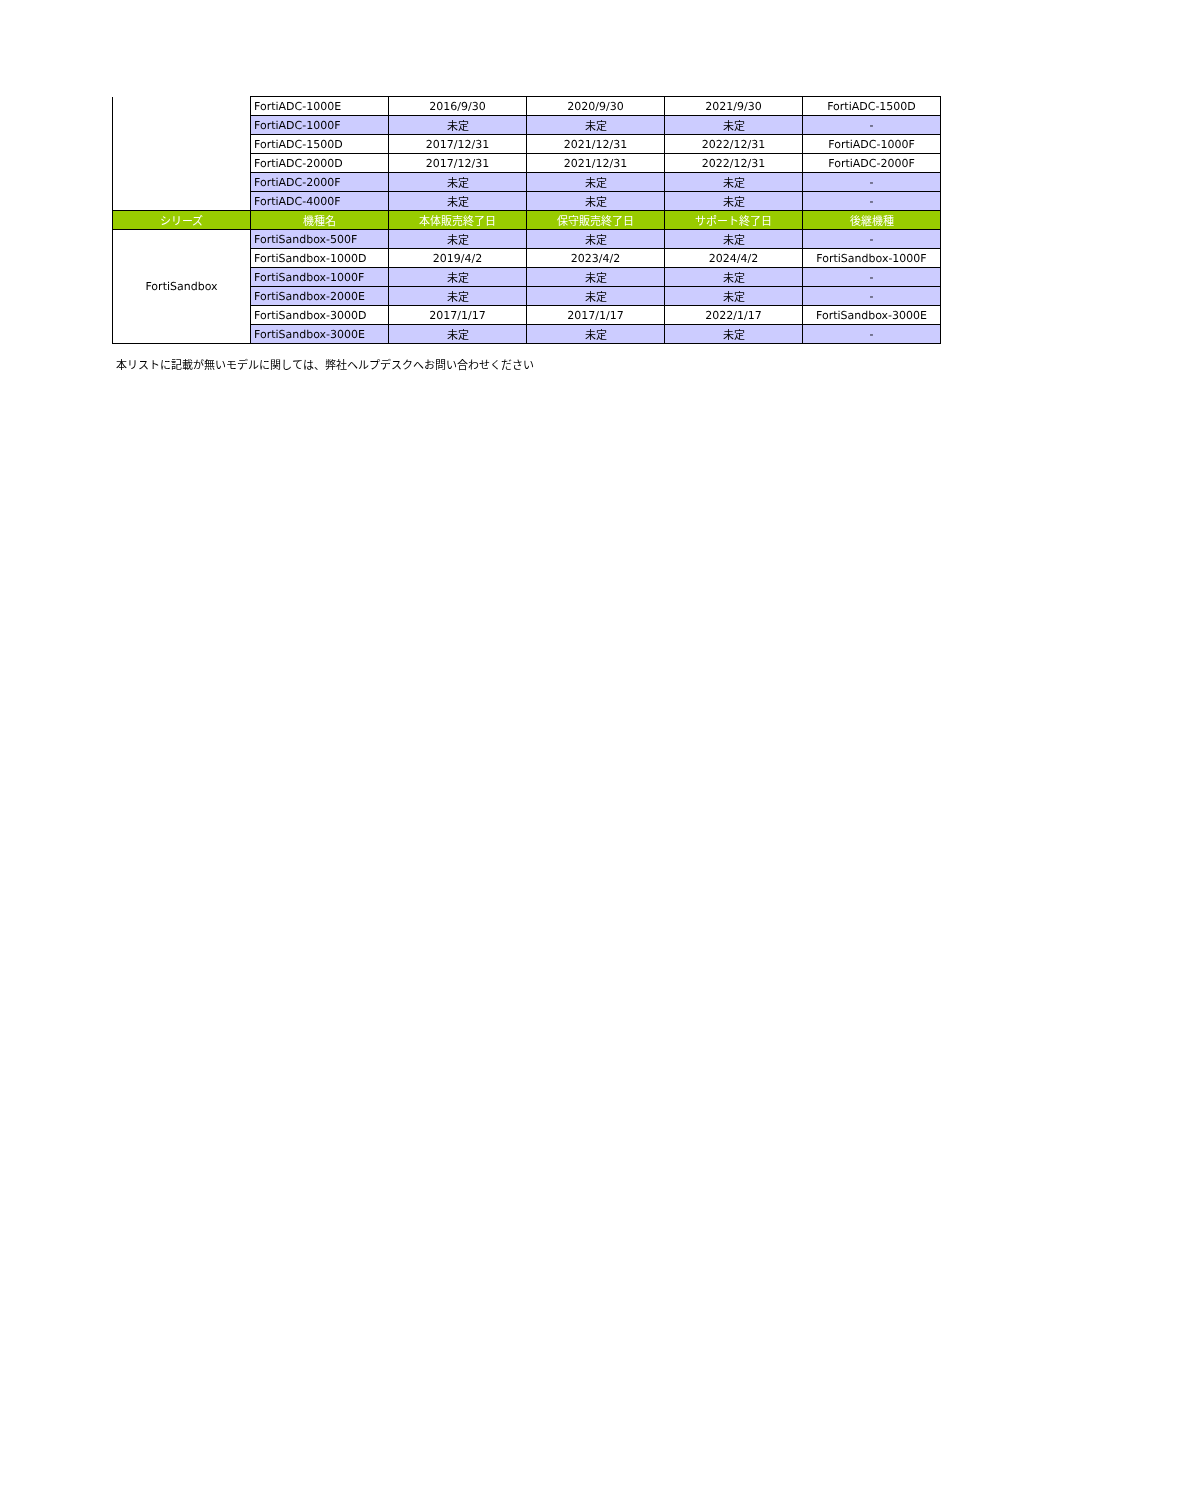| | FortiADC-1000E | 2016/9/30 | 2020/9/30 | 2021/9/30 | FortiADC-1500D |
| | FortiADC-1000F | 未定 | 未定 | 未定 | - |
| | FortiADC-1500D | 2017/12/31 | 2021/12/31 | 2022/12/31 | FortiADC-1000F |
| | FortiADC-2000D | 2017/12/31 | 2021/12/31 | 2022/12/31 | FortiADC-2000F |
| | FortiADC-2000F | 未定 | 未定 | 未定 | - |
| | FortiADC-4000F | 未定 | 未定 | 未定 | - |
| シリーズ | 機種名 | 本体販売終了日 | 保守販売終了日 | サポート終了日 | 後継機種 |
| FortiSandbox | FortiSandbox-500F | 未定 | 未定 | 未定 | - |
| | FortiSandbox-1000D | 2019/4/2 | 2023/4/2 | 2024/4/2 | FortiSandbox-1000F |
| | FortiSandbox-1000F | 未定 | 未定 | 未定 | - |
| | FortiSandbox-2000E | 未定 | 未定 | 未定 | - |
| | FortiSandbox-3000D | 2017/1/17 | 2017/1/17 | 2022/1/17 | FortiSandbox-3000E |
| | FortiSandbox-3000E | 未定 | 未定 | 未定 | - |
本リストに記載が無いモデルに関しては、弊社ヘルプデスクへお問い合わせください